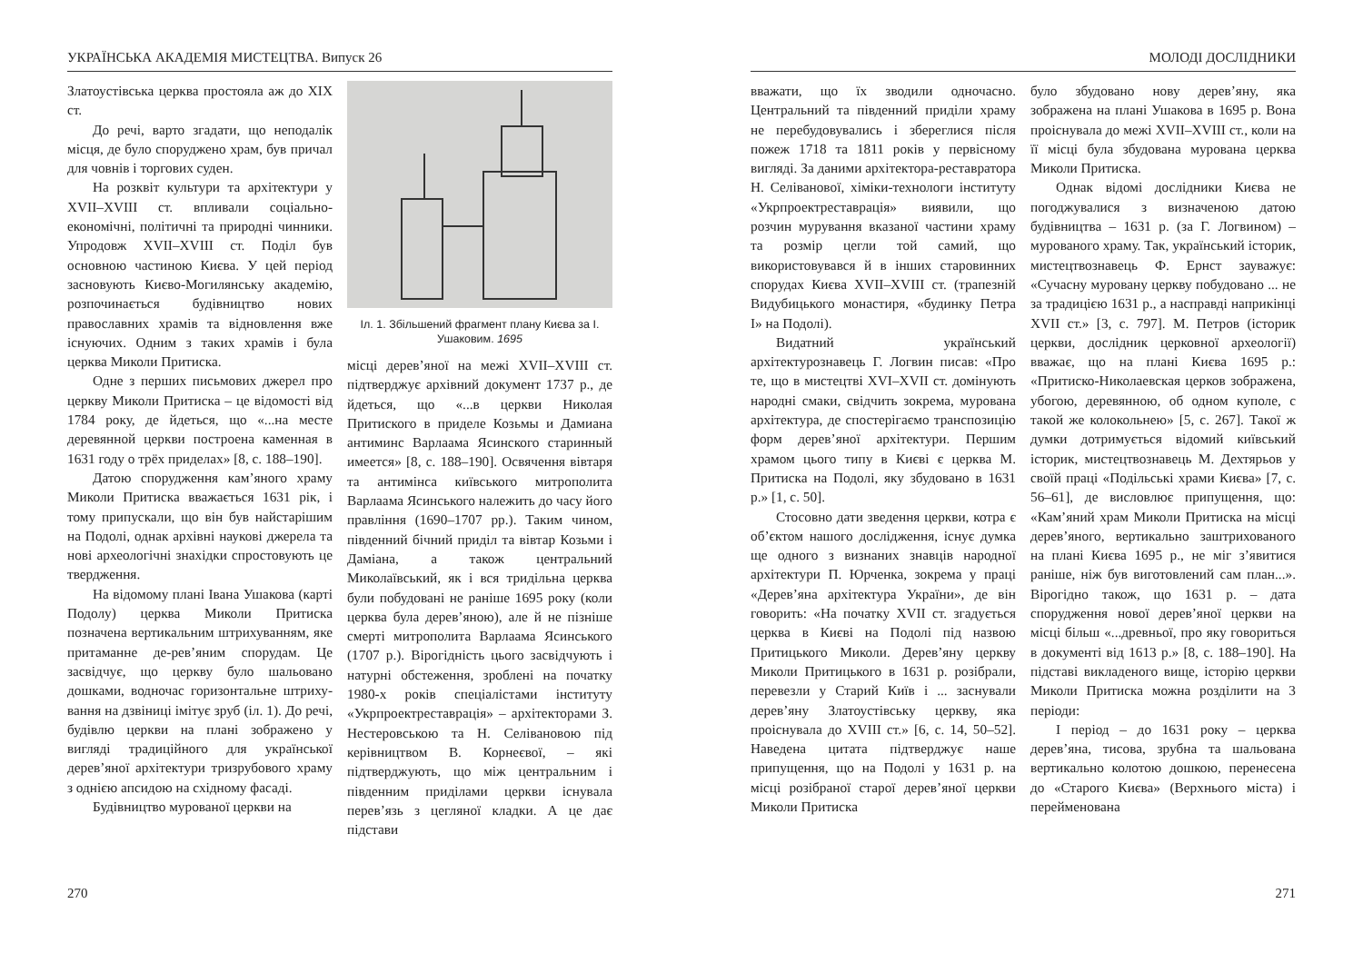УКРАЇНСЬКА АКАДЕМІЯ МИСТЕЦТВА. Випуск 26
Златоустівська церква простояла аж до XIX ст.
До речі, варто згадати, що неподалік місця, де було споруджено храм, був причал для човнів і торгових суден.
На розквіт культури та архітектури у XVII–XVIII ст. впливали соціально-економічні, політичні та природні чинники. Упродовж XVII–XVIII ст. Поділ був основною частиною Києва. У цей період засновують Києво-Могилянську академію, розпочинається будівництво нових православних храмів та відновлення вже існуючих. Одним з таких храмів і була церква Миколи Притиска.
Одне з перших письмових джерел про церкву Миколи Притиска – це відомості від 1784 року, де йдеться, що «...на месте деревянной церкви построена каменная в 1631 году о трёх приделах» [8, с. 188–190].
Датою спорудження кам’яного храму Миколи Притиска вважається 1631 рік, і тому припускали, що він був найстарішим на Подолі, однак архівні наукові джерела та нові археологічні знахідки спростовують це твердження.
На відомому плані Івана Ушакова (карті Подолу) церква Миколи Притиска позначена вертикальним штрихуванням, яке притаманне де-рев’яним спорудам. Це засвідчує, що церкву було шальовано дошками, водночас горизонтальне штриху-вання на дзвіниці імітує зруб (іл. 1). До речі, будівлю церкви на плані зображено у вигляді традиційного для української дерев’яної архітектури тризрубового храму з однією апсидою на східному фасаді.
Будівництво мурованої церкви на
Іл. 1. Збільшений фрагмент плану Києва за І. Ушаковим. 1695
місці дерев’яної на межі XVII–XVIII ст. підтверджує архівний документ 1737 р., де йдеться, що «...в церкви Николая Притиского в приделе Козьмы и Дамиана антиминс Варлаама Ясинского старинный имеется» [8, с. 188–190]. Освячення вівтаря та антимінса київського митрополита Варлаама Ясинського належить до часу його правління (1690–1707 рр.). Таким чином, південний бічний придiл та вівтар Козьми і Даміана, а також центральний Миколаївський, як і вся тридільна церква були побудовані не раніше 1695 року (коли церква була дерев’яною), але й не пізніше смерті митрополита Варлаама Ясинського (1707 р.). Вірогідність цього засвідчують і натурні обстеження, зроблені на початку 1980-х років спеціалістами інституту «Укрпроектреставрація» – архітекторами З. Нестеровською та Н. Селівановою під керівництвом В. Корнеєвої, – які підтверджують, що між центральним і південним приділами церкви існувала перев’язь з цегляної кладки. А це дає підстави
270
МОЛОДІ ДОСЛІДНИКИ
вважати, що їх зводили одночасно. Центральний та південний приділи храму не перебудовувались і збереглися після пожеж 1718 та 1811 років у первісному вигляді. За даними архітектора-реставратора Н. Селіванової, хіміки-технологи інституту «Укрпроектреставрація» виявили, що розчин мурування вказаної частини храму та розмір цегли той самий, що використовувався й в інших старовинних спорудах Києва XVII–XVIII ст. (трапезній Видубицького монастиря, «будинку Петра I» на Подолі).
Видатний український архітектурознавець Г. Логвин писав: «Про те, що в мистецтві XVI–XVII ст. домінують народні смаки, свідчить зокрема, мурована архітектура, де спостерігаємо транспозицію форм дерев’яної архітектури. Першим храмом цього типу в Києві є церква М. Притиска на Подолі, яку збудовано в 1631 р.» [1, с. 50].
Стосовно дати зведення церкви, котра є об’єктом нашого дослідження, існує думка ще одного з визнаних знавців народної архітектури П. Юрченка, зокрема у праці «Дерев’яна архітектура України», де він говорить: «На початку XVII ст. згадується церква в Києві на Подолі під назвою Притицького Миколи. Дерев’яну церкву Миколи Притицького в 1631 р. розібрали, перевезли у Старий Київ і ... заснували дерев’яну Златоустівську церкву, яка проіснувала до XVIII ст.» [6, с. 14, 50–52]. Наведена цитата підтверджує наше припущення, що на Подолі у 1631 р. на місці розібраної старої дерев’яної церкви Миколи Притиска
було збудовано нову дерев’яну, яка зображена на плані Ушакова в 1695 р. Вона проіснувала до межі XVII–XVIII ст., коли на її місці була збудована мурована церква Миколи Притиска.
Однак відомі дослідники Києва не погоджувалися з визначеною датою будівництва – 1631 р. (за Г. Логвином) – мурованого храму. Так, український історик, мистецтвознавець Ф. Ернст зауважує: «Сучасну муровану церкву побудовано ... не за традицією 1631 р., а насправді наприкінці XVII ст.» [3, с. 797]. М. Петров (історик церкви, дослідник церковної археології) вважає, що на плані Києва 1695 р.: «Притиско-Николаевская церков зображена, убогою, деревянною, об одном куполе, с такой же колокольнею» [5, с. 267]. Такої ж думки дотримується відомий київський історик, мистецтвознавець М. Дехтярьов у своїй праці «Подільські храми Києва» [7, с. 56–61], де висловлює припущення, що: «Кам’яний храм Миколи Притиска на місці дерев’яного, вертикально заштрихованого на плані Києва 1695 р., не міг з’явитися раніше, ніж був виготовлений сам план...». Вірогідно також, що 1631 р. – дата спорудження нової дерев’яної церкви на місці більш «...древньої, про яку говориться в документі від 1613 р.» [8, с. 188–190]. На підставі викладеного вище, історію церкви Миколи Притиска можна розділити на 3 періоди:
I період – до 1631 року – церква дерев’яна, тисова, зрубна та шальована вертикально колотою дошкою, перенесена до «Старого Києва» (Верхнього міста) і перейменована
271